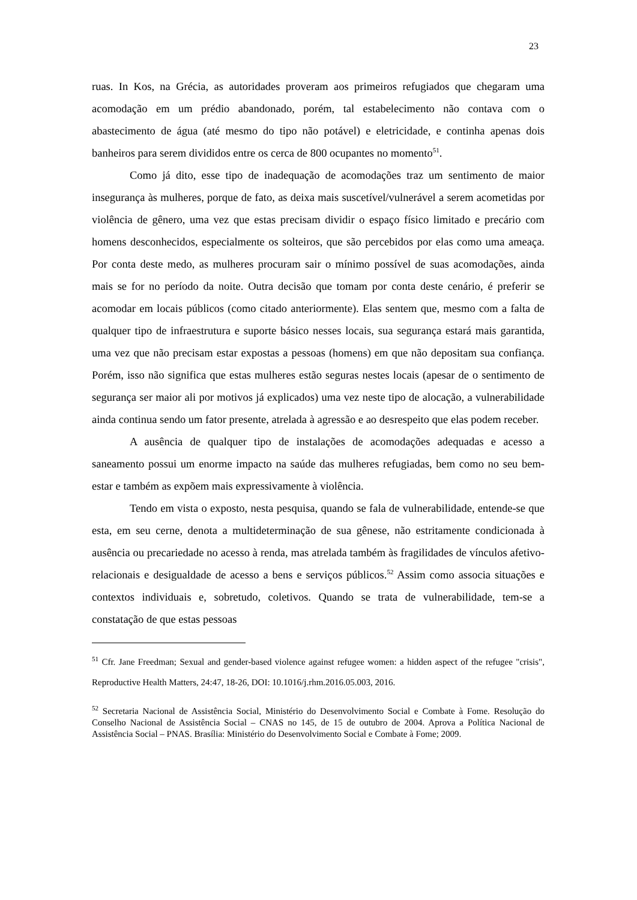23
ruas. In Kos, na Grécia, as autoridades proveram aos primeiros refugiados que chegaram uma acomodação em um prédio abandonado, porém, tal estabelecimento não contava com o abastecimento de água (até mesmo do tipo não potável) e eletricidade, e continha apenas dois banheiros para serem divididos entre os cerca de 800 ocupantes no momento<sup>51</sup>.
Como já dito, esse tipo de inadequação de acomodações traz um sentimento de maior insegurança às mulheres, porque de fato, as deixa mais suscetível/vulnerável a serem acometidas por violência de gênero, uma vez que estas precisam dividir o espaço físico limitado e precário com homens desconhecidos, especialmente os solteiros, que são percebidos por elas como uma ameaça. Por conta deste medo, as mulheres procuram sair o mínimo possível de suas acomodações, ainda mais se for no período da noite. Outra decisão que tomam por conta deste cenário, é preferir se acomodar em locais públicos (como citado anteriormente). Elas sentem que, mesmo com a falta de qualquer tipo de infraestrutura e suporte básico nesses locais, sua segurança estará mais garantida, uma vez que não precisam estar expostas a pessoas (homens) em que não depositam sua confiança. Porém, isso não significa que estas mulheres estão seguras nestes locais (apesar de o sentimento de segurança ser maior ali por motivos já explicados) uma vez neste tipo de alocação, a vulnerabilidade ainda continua sendo um fator presente, atrelada à agressão e ao desrespeito que elas podem receber.
A ausência de qualquer tipo de instalações de acomodações adequadas e acesso a saneamento possui um enorme impacto na saúde das mulheres refugiadas, bem como no seu bem-estar e também as expõem mais expressivamente à violência.
Tendo em vista o exposto, nesta pesquisa, quando se fala de vulnerabilidade, entende-se que esta, em seu cerne, denota a multideterminação de sua gênese, não estritamente condicionada à ausência ou precariedade no acesso à renda, mas atrelada também às fragilidades de vínculos afetivo-relacionais e desigualdade de acesso a bens e serviços públicos.<sup>52</sup> Assim como associa situações e contextos individuais e, sobretudo, coletivos. Quando se trata de vulnerabilidade, tem-se a constatação de que estas pessoas
<sup>51</sup> Cfr. Jane Freedman; Sexual and gender-based violence against refugee women: a hidden aspect of the refugee "crisis", Reproductive Health Matters, 24:47, 18-26, DOI: 10.1016/j.rhm.2016.05.003, 2016.
<sup>52</sup> Secretaria Nacional de Assistência Social, Ministério do Desenvolvimento Social e Combate à Fome. Resolução do Conselho Nacional de Assistência Social – CNAS no 145, de 15 de outubro de 2004. Aprova a Política Nacional de Assistência Social – PNAS. Brasília: Ministério do Desenvolvimento Social e Combate à Fome; 2009.